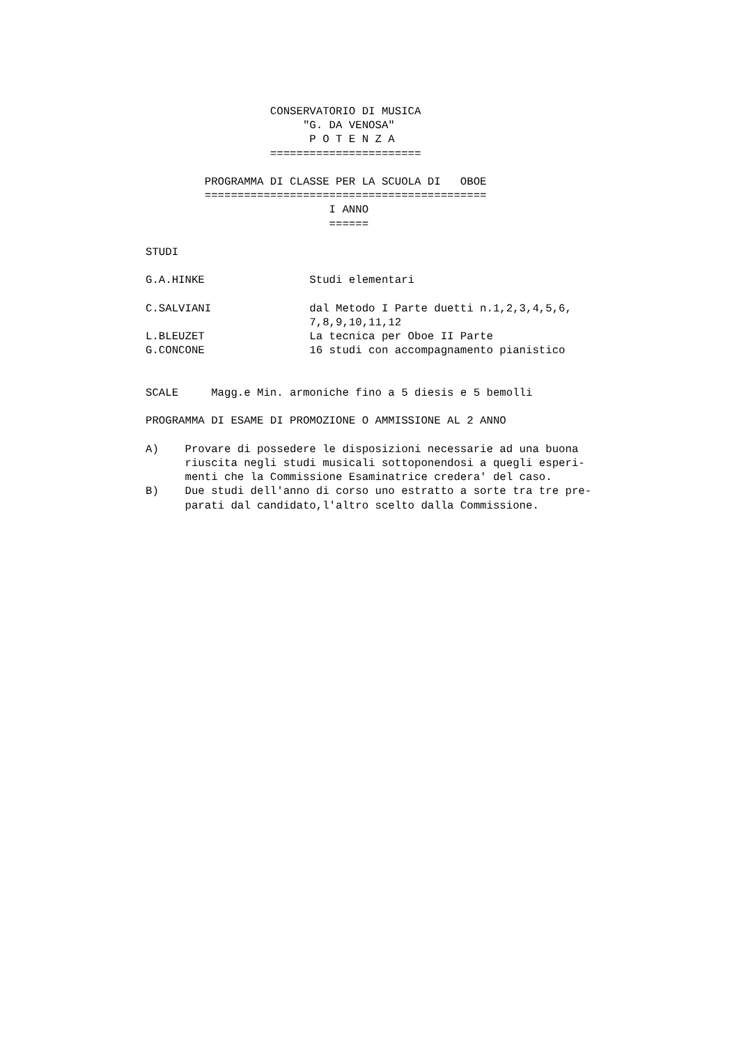CONSERVATORIO DI MUSICA
                        "G. DA VENOSA"
                         P O T E N Z A
                   =======================

         PROGRAMMA DI CLASSE PER LA SCUOLA DI   OBOE
         ===========================================
                            I ANNO
                            ======

STUDI

G.A.HINKE                Studi elementari

C.SALVIANI               dal Metodo I Parte duetti n.1,2,3,4,5,6,
                         7,8,9,10,11,12
L.BLEUZET                La tecnica per Oboe II Parte
G.CONCONE                16 studi con accompagnamento pianistico


SCALE     Magg.e Min. armoniche fino a 5 diesis e 5 bemolli

PROGRAMMA DI ESAME DI PROMOZIONE O AMMISSIONE AL 2 ANNO

A)    Provare di possedere le disposizioni necessarie ad una buona
      riuscita negli studi musicali sottoponendosi a quegli esperi-
      menti che la Commissione Esaminatrice credera' del caso.
B)    Due studi dell'anno di corso uno estratto a sorte tra tre pre-
      parati dal candidato,l'altro scelto dalla Commissione.